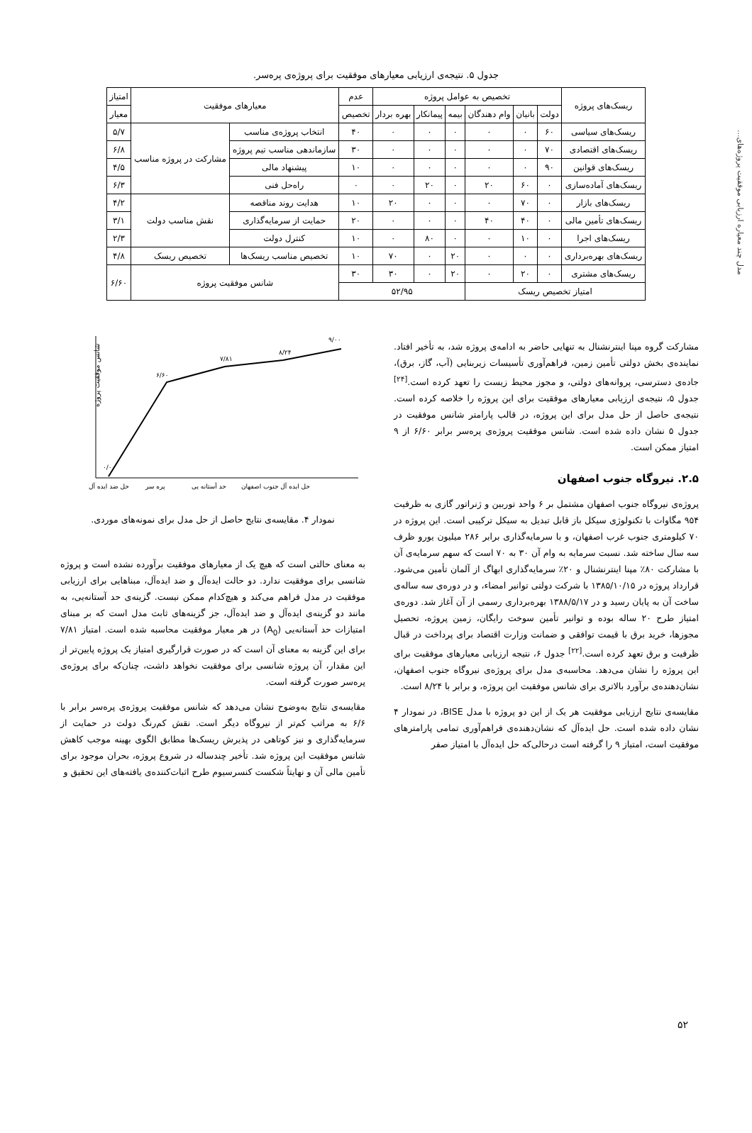مدل چند معیاره ارزیابی موفقیت پروژه‌های...
جدول ۵. نتیجه‌ی ارزیابی معیارهای موفقیت برای پروژه‌ی پره‌سر.
| ریسک‌های پروژه | تخصیص به عوامل پروژه | | | | | | عدم | معیارهای موفقیت | | امتیاز |
| --- | --- | --- | --- | --- | --- | --- | --- | --- | --- | --- |
| | دولت | بانیان | وام دهندگان | بیمه | پیمانکار | بهره بردار | تخصیص | | | معیار |
| ریسک‌های سیاسی | ۶۰ | ۰ | ۰ | ۰ | ۰ | ۰ | ۴۰ | انتخاب پروژه‌ی مناسب | مشارکت در پروژه مناسب | ۵/۷ |
| ریسک‌های اقتصادی | ۷۰ | ۰ | ۰ | ۰ | ۰ | ۰ | ۳۰ | سازماندهی مناسب تیم پروژه | | ۶/۸ |
| ریسک‌های قوانین | ۹۰ | ۰ | ۰ | ۰ | ۰ | ۰ | ۱۰ | پیشنهاد مالی | | ۴/۵ |
| ریسک‌های آماده‌سازی | ۰ | ۶۰ | ۲۰ | ۰ | ۲۰ | ۰ | ۰ | راه‌حل فنی | | ۶/۳ |
| ریسک‌های بازار | ۰ | ۷۰ | ۰ | ۰ | ۰ | ۲۰ | ۱۰ | هدایت روند مناقصه | نقش مناسب دولت | ۴/۲ |
| ریسک‌های تأمین مالی | ۰ | ۴۰ | ۴۰ | ۰ | ۰ | ۰ | ۲۰ | حمایت از سرمایه‌گذاری | | ۳/۱ |
| ریسک‌های اجرا | ۰ | ۱۰ | ۰ | ۰ | ۸۰ | ۰ | ۱۰ | کنترل دولت | | ۲/۳ |
| ریسک‌های بهره‌برداری | ۰ | ۰ | ۰ | ۲۰ | ۰ | ۷۰ | ۱۰ | تخصیص مناسب ریسک‌ها | تخصیص ریسک | ۴/۸ |
| ریسک‌های مشتری | ۰ | ۲۰ | ۰ | ۲۰ | ۰ | ۳۰ | ۳۰ | شانس موفقیت پروژه | | ۶/۶۰ |
| امتیاز تخصیص ریسک | | | | ۵۲/۹۵ | | | | | | |
مشارکت گروه مپنا اینترنشنال به تنهایی حاضر به ادامه‌ی پروژه شد، به تأخیر افتاد. نماینده‌ی بخش دولتی تأمین زمین، فراهم‌آوری تأسیسات زیربنایی (آب، گاز، برق)، جاده‌ی دسترسی، پروانه‌های دولتی، و مجوز محیط زیست را تعهد کرده است.<sup>[۲۴]</sup> جدول ۵، نتیجه‌ی ارزیابی معیارهای موفقیت برای این پروژه را خلاصه کرده است. نتیجه‌ی حاصل از حل مدل برای این پروژه، در قالب پارامتر شانس موفقیت در جدول ۵ نشان داده شده است. شانس موفقیت پروژه‌ی پره‌سر برابر ۶/۶۰ از ۹ امتیاز ممکن است.
۲.۵. نیروگاه جنوب اصفهان
پروژه‌ی نیروگاه جنوب اصفهان مشتمل بر ۶ واحد توربین و ژنراتور گازی به ظرفیت ۹۵۴ مگاوات با تکنولوژی سیکل باز قابل تبدیل به سیکل ترکیبی است. این پروژه در ۷۰ کیلومتری جنوب غرب اصفهان، و با سرمایه‌گذاری برابر ۲۸۶ میلیون یورو ظرف سه سال ساخته شد. نسبت سرمایه به وام آن ۳۰ به ۷۰ است که سهم سرمایه‌ی آن با مشارکت ۸۰٪ مپنا اینترنشنال و ۲۰٪ سرمایه‌گذاری ابهاگ از آلمان تأمین می‌شود. قرارداد پروژه در ۱۳۸۵/۱۰/۱۵ با شرکت دولتی توانیر امضاء، و در دوره‌ی سه ساله‌ی ساخت آن به پایان رسید و در ۱۳۸۸/۵/۱۷ بهره‌برداری رسمی از آن آغاز شد. دوره‌ی امتیاز طرح ۲۰ ساله بوده و توانیر تأمین سوخت رایگان، زمین پروژه، تحصیل مجوزها، خرید برق با قیمت توافقی و ضمانت وزارت اقتصاد برای پرداخت در قبال ظرفیت و برق تعهد کرده است.<sup>[۲۲]</sup> جدول ۶، نتیجه ارزیابی معیارهای موفقیت برای این پروژه را نشان می‌دهد. محاسبه‌ی مدل برای پروژه‌ی نیروگاه جنوب اصفهان، نشان‌دهنده‌ی برآورد بالاتری برای شانس موفقیت این پروژه، و برابر با ۸/۲۴ است.
مقایسه‌ی نتایج ارزیابی موفقیت هر یک از این دو پروژه با مدل BISE، در نمودار ۴ نشان داده شده است. حل ایده‌آل که نشان‌دهنده‌ی فراهم‌آوری تمامی پارامترهای موفقیت است، امتیاز ۹ را گرفته است درحالی‌که حل ایده‌آل با امتیاز صفر
۰/۰۰
۶/۶۰
۷/۸۱
۸/۲۴
۹/۰۰
حل ضد ایده آل
پره سر
حد آستانه یی
حل ایده آل جنوب اصفهان
شانس موفقیت پروژه
نمودار ۴. مقایسه‌ی نتایج حاصل از حل مدل برای نمونه‌های موردی.
به معنای حالتی است که هیچ یک از معیارهای موفقیت برآورده نشده است و پروژه شانسی برای موفقیت ندارد. دو حالت ایده‌آل و ضد ایده‌آل، مبناهایی برای ارزیابی موفقیت در مدل فراهم می‌کند و هیچ‌کدام ممکن نیست. گزینه‌ی حد آستانه‌یی، به مانند دو گزینه‌ی ایده‌آل و ضد ایده‌آل، جز گزینه‌های ثابت مدل است که بر مبنای امتیازات حد آستانه‌یی (A<sub>0</sub>) در هر معیار موفقیت محاسبه شده است. امتیاز ۷/۸۱ برای این گزینه به معنای آن است که در صورت قرارگیری امتیاز یک پروژه پایین‌تر از این مقدار، آن پروژه شانسی برای موفقیت نخواهد داشت، چنان‌که برای پروژه‌ی پره‌سر صورت گرفته است.
مقایسه‌ی نتایج به‌وضوح نشان می‌دهد که شانس موفقیت پروژه‌ی پره‌سر برابر با ۶/۶ به مراتب کم‌تر از نیروگاه دیگر است. نقش کم‌رنگ دولت در حمایت از سرمایه‌گذاری و نیز کوتاهی در پذیرش ریسک‌ها مطابق الگوی بهینه موجب کاهش شانس موفقیت این پروژه شد. تأخیر چندساله در شروع پروژه، بحران موجود برای تأمین مالی آن و نهایتاً شکست کنسرسیوم طرح اثبات‌کننده‌ی یافته‌های این تحقیق و
۵۲